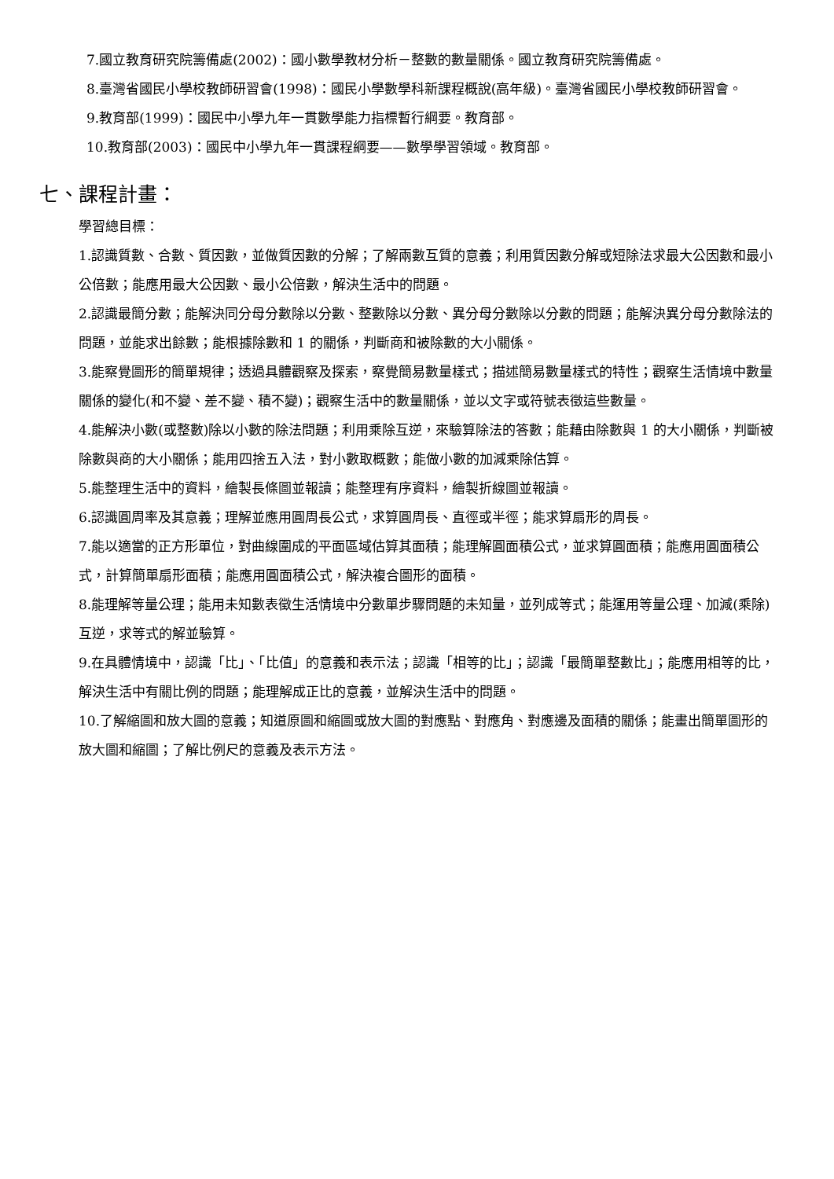7.國立教育研究院籌備處(2002)：國小數學教材分析－整數的數量關係。國立教育研究院籌備處。
8.臺灣省國民小學校教師研習會(1998)：國民小學數學科新課程概說(高年級)。臺灣省國民小學校教師研習會。
9.教育部(1999)：國民中小學九年一貫數學能力指標暫行綱要。教育部。
10.教育部(2003)：國民中小學九年一貫課程綱要——數學學習領域。教育部。
七、課程計畫：
學習總目標：
1.認識質數、合數、質因數，並做質因數的分解；了解兩數互質的意義；利用質因數分解或短除法求最大公因數和最小公倍數；能應用最大公因數、最小公倍數，解決生活中的問題。
2.認識最簡分數；能解決同分母分數除以分數、整數除以分數、異分母分數除以分數的問題；能解決異分母分數除法的問題，並能求出餘數；能根據除數和 1 的關係，判斷商和被除數的大小關係。
3.能察覺圖形的簡單規律；透過具體觀察及探索，察覺簡易數量樣式；描述簡易數量樣式的特性；觀察生活情境中數量關係的變化(和不變、差不變、積不變)；觀察生活中的數量關係，並以文字或符號表徵這些數量。
4.能解決小數(或整數)除以小數的除法問題；利用乘除互逆，來驗算除法的答數；能藉由除數與 1 的大小關係，判斷被除數與商的大小關係；能用四捨五入法，對小數取概數；能做小數的加減乘除估算。
5.能整理生活中的資料，繪製長條圖並報讀；能整理有序資料，繪製折線圖並報讀。
6.認識圓周率及其意義；理解並應用圓周長公式，求算圓周長、直徑或半徑；能求算扇形的周長。
7.能以適當的正方形單位，對曲線圍成的平面區域估算其面積；能理解圓面積公式，並求算圓面積；能應用圓面積公式，計算簡單扇形面積；能應用圓面積公式，解決複合圖形的面積。
8.能理解等量公理；能用未知數表徵生活情境中分數單步驟問題的未知量，並列成等式；能運用等量公理、加減(乘除)互逆，求等式的解並驗算。
9.在具體情境中，認識「比」、「比值」的意義和表示法；認識「相等的比」；認識「最簡單整數比」；能應用相等的比，解決生活中有關比例的問題；能理解成正比的意義，並解決生活中的問題。
10.了解縮圖和放大圖的意義；知道原圖和縮圖或放大圖的對應點、對應角、對應邊及面積的關係；能畫出簡單圖形的放大圖和縮圖；了解比例尺的意義及表示方法。